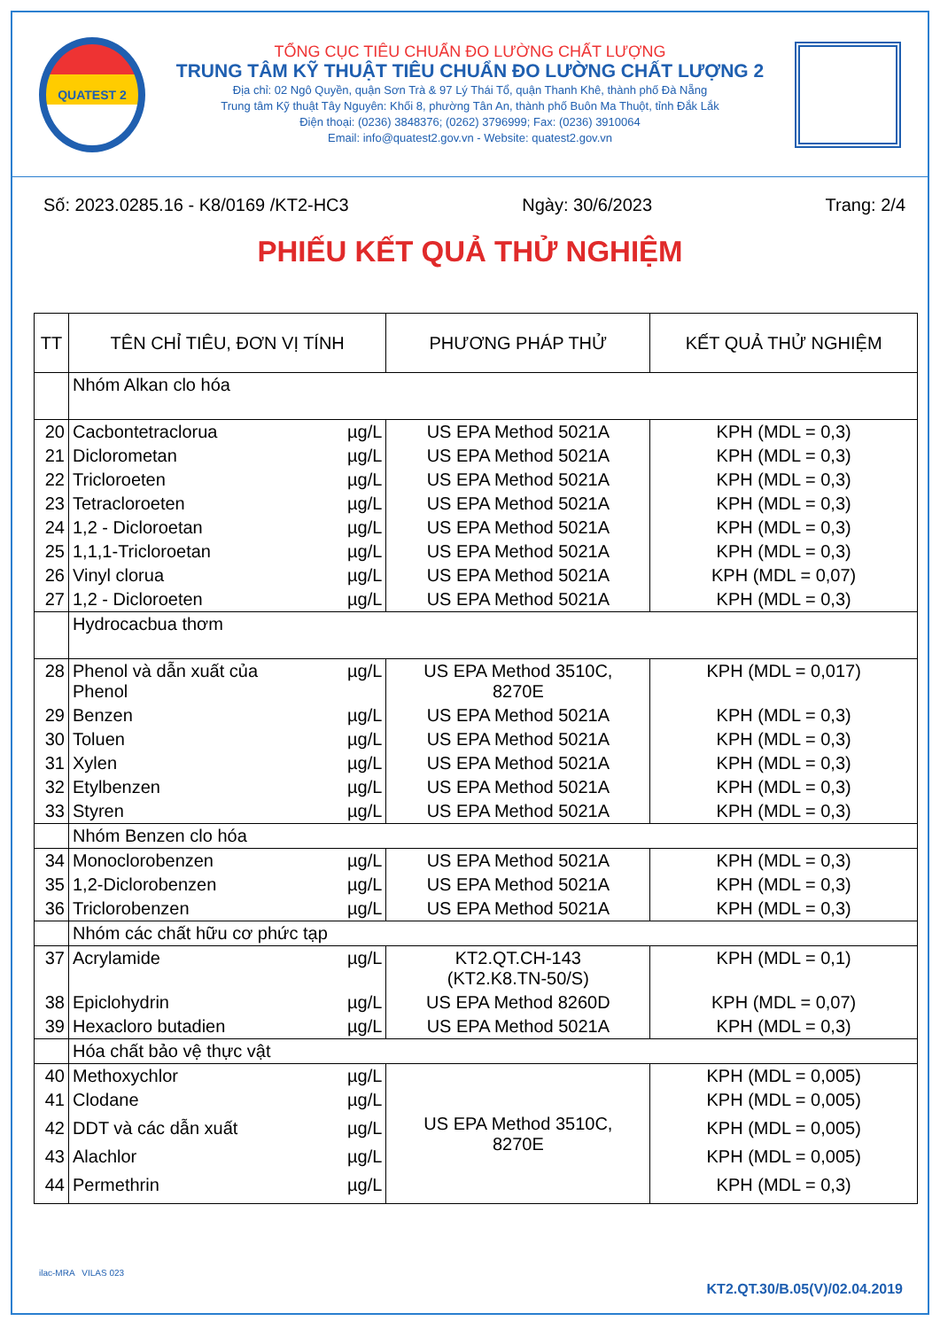QUATEST 2
TỔNG CỤC TIÊU CHUẨN ĐO LƯỜNG CHẤT LƯỢNG
TRUNG TÂM KỸ THUẬT TIÊU CHUẨN ĐO LƯỜNG CHẤT LƯỢNG 2
Địa chỉ: 02 Ngô Quyền, quận Sơn Trà & 97 Lý Thái Tổ, quận Thanh Khê, thành phố Đà Nẵng
Trung tâm Kỹ thuật Tây Nguyên: Khối 8, phường Tân An, thành phố Buôn Ma Thuột, tỉnh Đắk Lắk
Điện thoại: (0236) 3848376; (0262) 3796999; Fax: (0236) 3910064
Email: info@quatest2.gov.vn - Website: quatest2.gov.vn
Số: 2023.0285.16 - K8/0169 /KT2-HC3 Ngày: 30/6/2023 Trang: 2/4
PHIẾU KẾT QUẢ THỬ NGHIỆM
| TT | TÊN CHỈ TIÊU, ĐƠN VỊ TÍNH | PHƯƠNG PHÁP THỬ | KẾT QUẢ THỬ NGHIỆM |
| --- | --- | --- | --- |
| | Nhóm Alkan clo hóa | | |
| 20 | Cacbontetraclorua µg/L | US EPA Method 5021A | KPH (MDL = 0,3) |
| 21 | Diclorometan µg/L | US EPA Method 5021A | KPH (MDL = 0,3) |
| 22 | Tricloroeten µg/L | US EPA Method 5021A | KPH (MDL = 0,3) |
| 23 | Tetracloroeten µg/L | US EPA Method 5021A | KPH (MDL = 0,3) |
| 24 | 1,2 - Dicloroetan µg/L | US EPA Method 5021A | KPH (MDL = 0,3) |
| 25 | 1,1,1-Tricloroetan µg/L | US EPA Method 5021A | KPH (MDL = 0,3) |
| 26 | Vinyl clorua µg/L | US EPA Method 5021A | KPH (MDL = 0,07) |
| 27 | 1,2 - Dicloroeten µg/L | US EPA Method 5021A | KPH (MDL = 0,3) |
| | Hydrocacbua thơm | | |
| 28 | Phenol và dẫn xuất của µg/L Phenol | US EPA Method 3510C, 8270E | KPH (MDL = 0,017) |
| 29 | Benzen µg/L | US EPA Method 5021A | KPH (MDL = 0,3) |
| 30 | Toluen µg/L | US EPA Method 5021A | KPH (MDL = 0,3) |
| 31 | Xylen µg/L | US EPA Method 5021A | KPH (MDL = 0,3) |
| 32 | Etylbenzen µg/L | US EPA Method 5021A | KPH (MDL = 0,3) |
| 33 | Styren µg/L | US EPA Method 5021A | KPH (MDL = 0,3) |
| | Nhóm Benzen clo hóa | | |
| 34 | Monoclorobenzen µg/L | US EPA Method 5021A | KPH (MDL = 0,3) |
| 35 | 1,2-Diclorobenzen µg/L | US EPA Method 5021A | KPH (MDL = 0,3) |
| 36 | Triclorobenzen µg/L | US EPA Method 5021A | KPH (MDL = 0,3) |
| | Nhóm các chất hữu cơ phức tạp | | |
| 37 | Acrylamide µg/L | KT2.QT.CH-143 (KT2.K8.TN-50/S) | KPH (MDL = 0,1) |
| 38 | Epiclohydrin µg/L | US EPA Method 8260D | KPH (MDL = 0,07) |
| 39 | Hexacloro butadien µg/L | US EPA Method 5021A | KPH (MDL = 0,3) |
| | Hóa chất bảo vệ thực vật | | |
| 40 | Methoxychlor µg/L | US EPA Method 3510C, 8270E | KPH (MDL = 0,005) |
| 41 | Clodane µg/L | | KPH (MDL = 0,005) |
| 42 | DDT và các dẫn xuất µg/L | | KPH (MDL = 0,005) |
| 43 | Alachlor µg/L | | KPH (MDL = 0,005) |
| 44 | Permethrin µg/L | | KPH (MDL = 0,3) |
ilac-MRA VILAS 023
KT2.QT.30/B.05(V)/02.04.2019